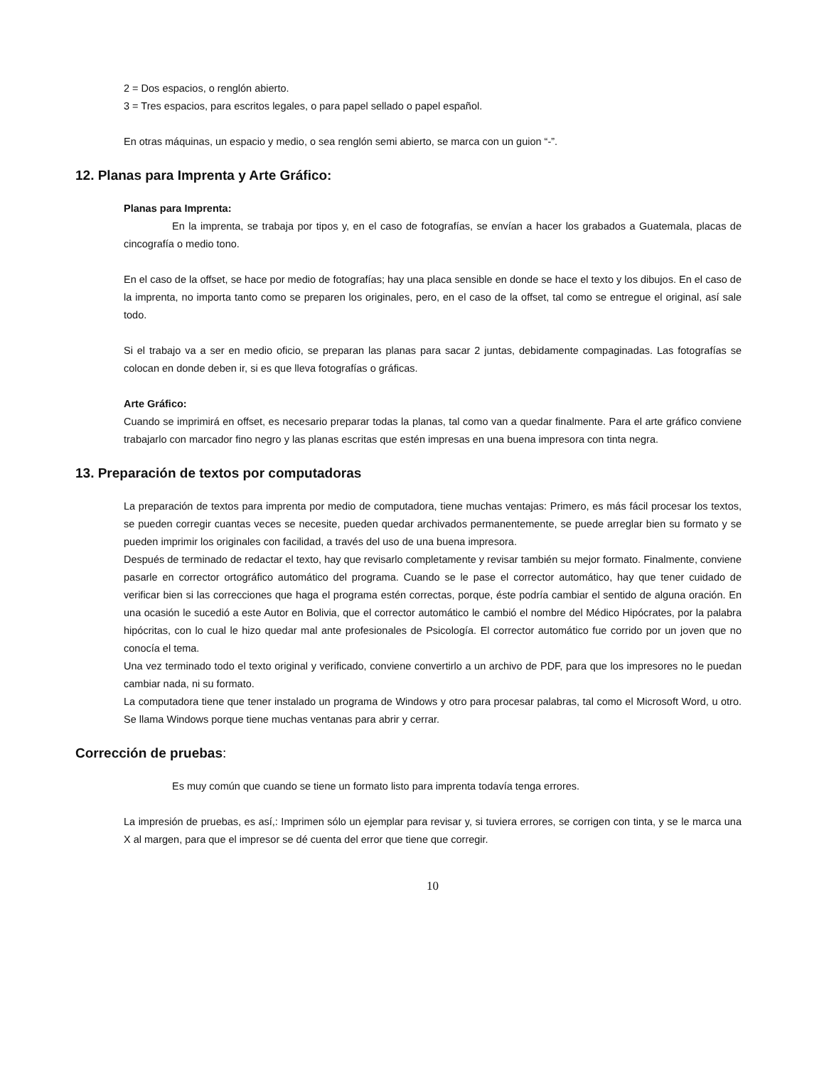2 = Dos espacios, o renglón abierto.
3 = Tres espacios, para escritos legales, o para papel sellado o papel español.
En otras máquinas, un espacio y medio, o sea renglón semi abierto, se marca con un guion “-”.
12. Planas para Imprenta y Arte Gráfico:
Planas para Imprenta:
En la imprenta, se trabaja por tipos y, en el caso de fotografías, se envían a hacer los grabados a Guatemala, placas de cincografía o medio tono.
En el caso de la offset, se hace por medio de fotografías; hay una placa sensible en donde se hace el texto y los dibujos. En el caso de la imprenta, no importa tanto como se preparen los originales, pero, en el caso de la offset, tal como se entregue el original, así sale todo.
Si el trabajo va a ser en medio oficio, se preparan las planas para sacar 2 juntas, debidamente compaginadas. Las fotografías se colocan en donde deben ir, si es que lleva fotografías o gráficas.
Arte Gráfico:
Cuando se imprimirá en offset, es necesario preparar todas la planas, tal como van a quedar finalmente. Para el arte gráfico conviene trabajarlo con marcador fino negro y las planas escritas que estén impresas en una buena impresora con tinta negra.
13. Preparación de textos por computadoras
La preparación de textos para imprenta por medio de computadora, tiene muchas ventajas: Primero, es más fácil procesar los textos, se pueden corregir cuantas veces se necesite, pueden quedar archivados permanentemente, se puede arreglar bien su formato y se pueden imprimir los originales con facilidad, a través del uso de una buena impresora.
Después de terminado de redactar el texto, hay que revisarlo completamente y revisar también su mejor formato. Finalmente, conviene pasarle en corrector ortográfico automático del programa. Cuando se le pase el corrector automático, hay que tener cuidado de verificar bien si las correcciones que haga el programa estén correctas, porque, éste podría cambiar el sentido de alguna oración. En una ocasión le sucedió a este Autor en Bolivia, que el corrector automático le cambió el nombre del Médico Hipócrates, por la palabra hipócritas, con lo cual le hizo quedar mal ante profesionales de Psicología. El corrector automático fue corrido por un joven que no conocía el tema.
Una vez terminado todo el texto original y verificado, conviene convertirlo a un archivo de PDF, para que los impresores no le puedan cambiar nada, ni su formato.
La computadora tiene que tener instalado un programa de Windows y otro para procesar palabras, tal como el Microsoft Word, u otro. Se llama Windows porque tiene muchas ventanas para abrir y cerrar.
Corrección de pruebas:
Es muy común que cuando se tiene un formato listo para imprenta todavía tenga errores.
La impresión de pruebas, es así,: Imprimen sólo un ejemplar para revisar y, si tuviera errores, se corrigen con tinta, y se le marca una X al margen, para que el impresor se dé cuenta del error que tiene que corregir.
10